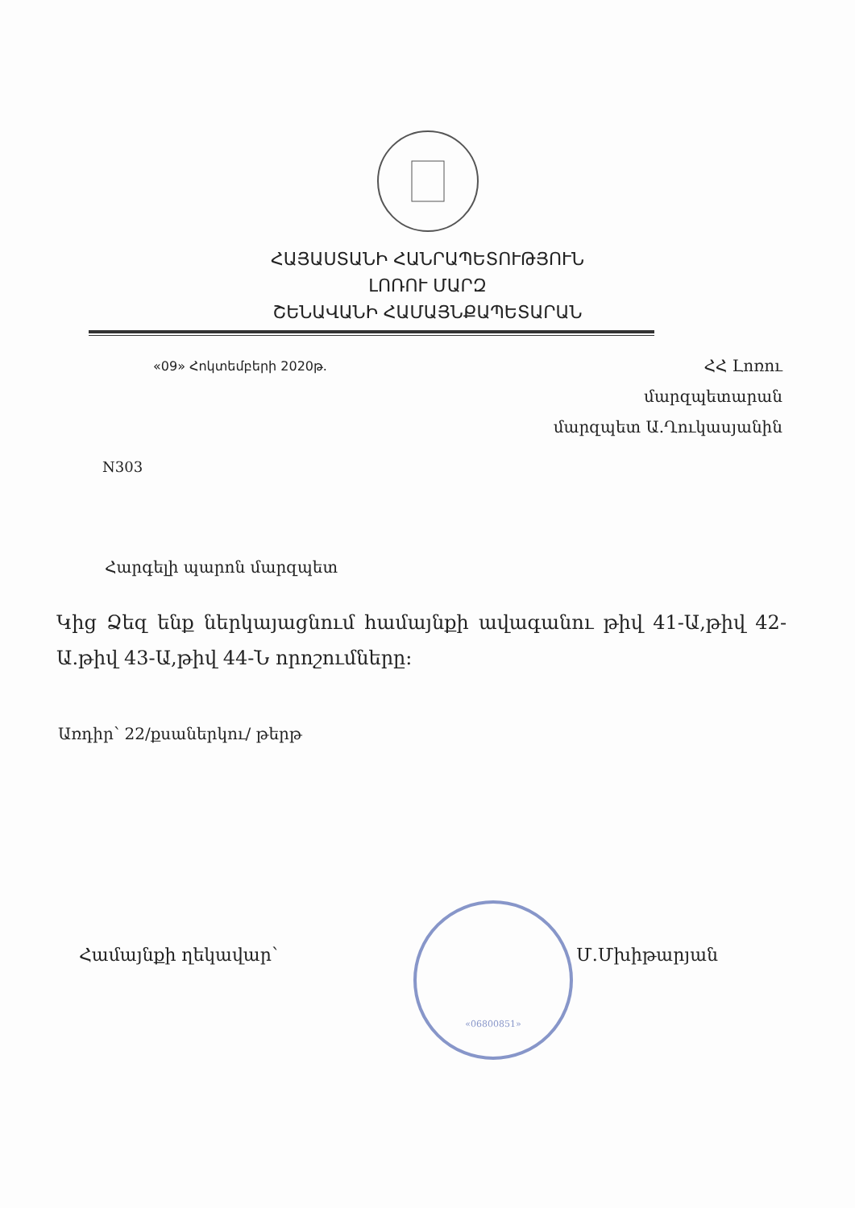ՀԱՅԱՍՏԱՆԻ ՀԱՆՐԱՊԵՏՈՒԹՅՈՒՆ
ԼՈՌՈՒ ՄԱՐԶ
ՇԵՆԱՎԱՆԻ ՀԱՄԱՅՆՔԱՊԵՏԱՐԱՆ
«09» Հոկտեմբերի 2020թ.
ՀՀ Լոռու
մարզպետարան
մարզպետ Ա.Ղուկասյանին
N303
Հարգելի պարոն մարզպետ
Կից Ձեզ ենք ներկայացնում համայնքի ավագանու թիվ 41-Ա,թիվ 42-Ա.թիվ 43-Ա,թիվ 44-Ն որոշումները:
Առդիր՝ 22/քսաներկու/ թերթ
Համայնքի ղեկավար՝ Մ.Մխիթարյան
«06800851»